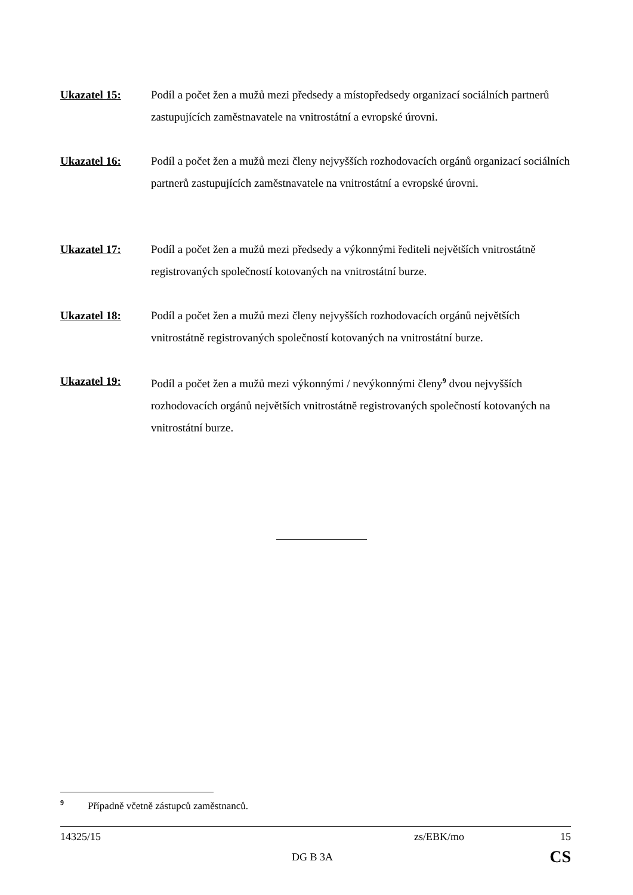Ukazatel 15: Podíl a počet žen a mužů mezi předsedy a místopředsedy organizací sociálních partnerů zastupujících zaměstnavatele na vnitrostátní a evropské úrovni.
Ukazatel 16: Podíl a počet žen a mužů mezi členy nejvyšších rozhodovacích orgánů organizací sociálních partnerů zastupujících zaměstnavatele na vnitrostátní a evropské úrovni.
Ukazatel 17: Podíl a počet žen a mužů mezi předsedy a výkonnými řediteli největších vnitrostátně registrovaných společností kotovaných na vnitrostátní burze.
Ukazatel 18: Podíl a počet žen a mužů mezi členy nejvyšších rozhodovacích orgánů největších vnitrostátně registrovaných společností kotovaných na vnitrostátní burze.
Ukazatel 19: Podíl a počet žen a mužů mezi výkonnými / nevýkonnými členy<sup>9</sup> dvou nejvyšších rozhodovacích orgánů největších vnitrostátně registrovaných společností kotovaných na vnitrostátní burze.
<sup>9</sup> Případně včetně zástupců zaměstnanců.
14325/15 zs/EBK/mo 15
DG B 3A CS